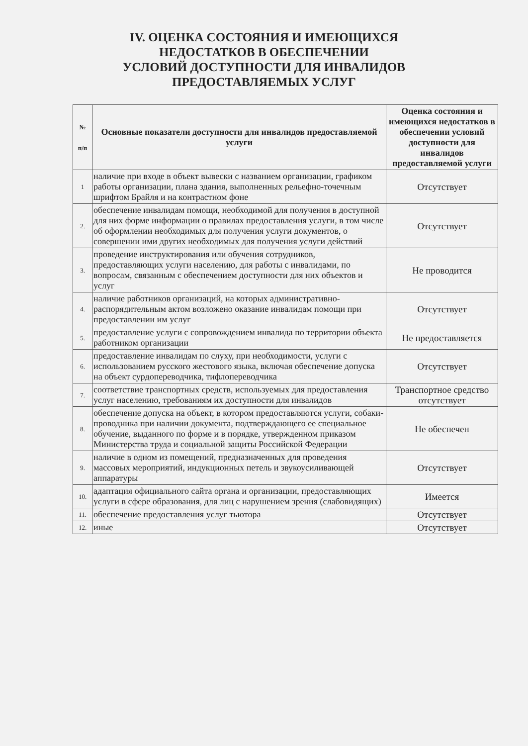IV. ОЦЕНКА СОСТОЯНИЯ И ИМЕЮЩИХСЯ
НЕДОСТАТКОВ В ОБЕСПЕЧЕНИИ
УСЛОВИЙ ДОСТУПНОСТИ ДЛЯ ИНВАЛИДОВ
ПРЕДОСТАВЛЯЕМЫХ УСЛУГ
| № п/п | Основные показатели доступности для инвалидов предоставляемой услуги | Оценка состояния и имеющихся недостатков в обеспечении условий доступности для инвалидов предоставляемой услуги |
| --- | --- | --- |
| 1 | наличие при входе в объект вывески с названием организации, графиком работы организации, плана здания, выполненных рельефно-точечным шрифтом Брайля и на контрастном фоне | Отсутствует |
| 2. | обеспечение инвалидам помощи, необходимой для получения в доступной для них форме информации о правилах предоставления услуги, в том числе об оформлении необходимых для получения услуги документов, о совершении ими других необходимых для получения услуги действий | Отсутствует |
| 3. | проведение инструктирования или обучения сотрудников, предоставляющих услуги населению, для работы с инвалидами, по вопросам, связанным с обеспечением доступности для них объектов и услуг | Не проводится |
| 4. | наличие работников организаций, на которых административно- распорядительным актом возложено оказание инвалидам помощи при предоставлении им услуг | Отсутствует |
| 5. | предоставление услуги с сопровождением инвалида по территории объекта работником организации | Не предоставляется |
| 6. | предоставление инвалидам по слуху, при необходимости, услуги с использованием русского жестового языка, включая обеспечение допуска на объект сурдопереводчика, тифлопереводчика | Отсутствует |
| 7. | соответствие транспортных средств, используемых для предоставления услуг населению, требованиям их доступности для инвалидов | Транспортное средство отсутствует |
| 8. | обеспечение допуска на объект, в котором предоставляются услуги, собаки-проводника при наличии документа, подтверждающего ее специальное обучение, выданного по форме и в порядке, утвержденном приказом Министерства труда и социальной защиты Российской Федерации | Не обеспечен |
| 9. | наличие в одном из помещений, предназначенных для проведения массовых мероприятий, индукционных петель и звукоусиливающей аппаратуры | Отсутствует |
| 10. | адаптация официального сайта органа и организации, предоставляющих услуги в сфере образования, для лиц с нарушением зрения (слабовидящих) | Имеется |
| 11. | обеспечение предоставления услуг тьютора | Отсутствует |
| 12. | иные | Отсутствует |